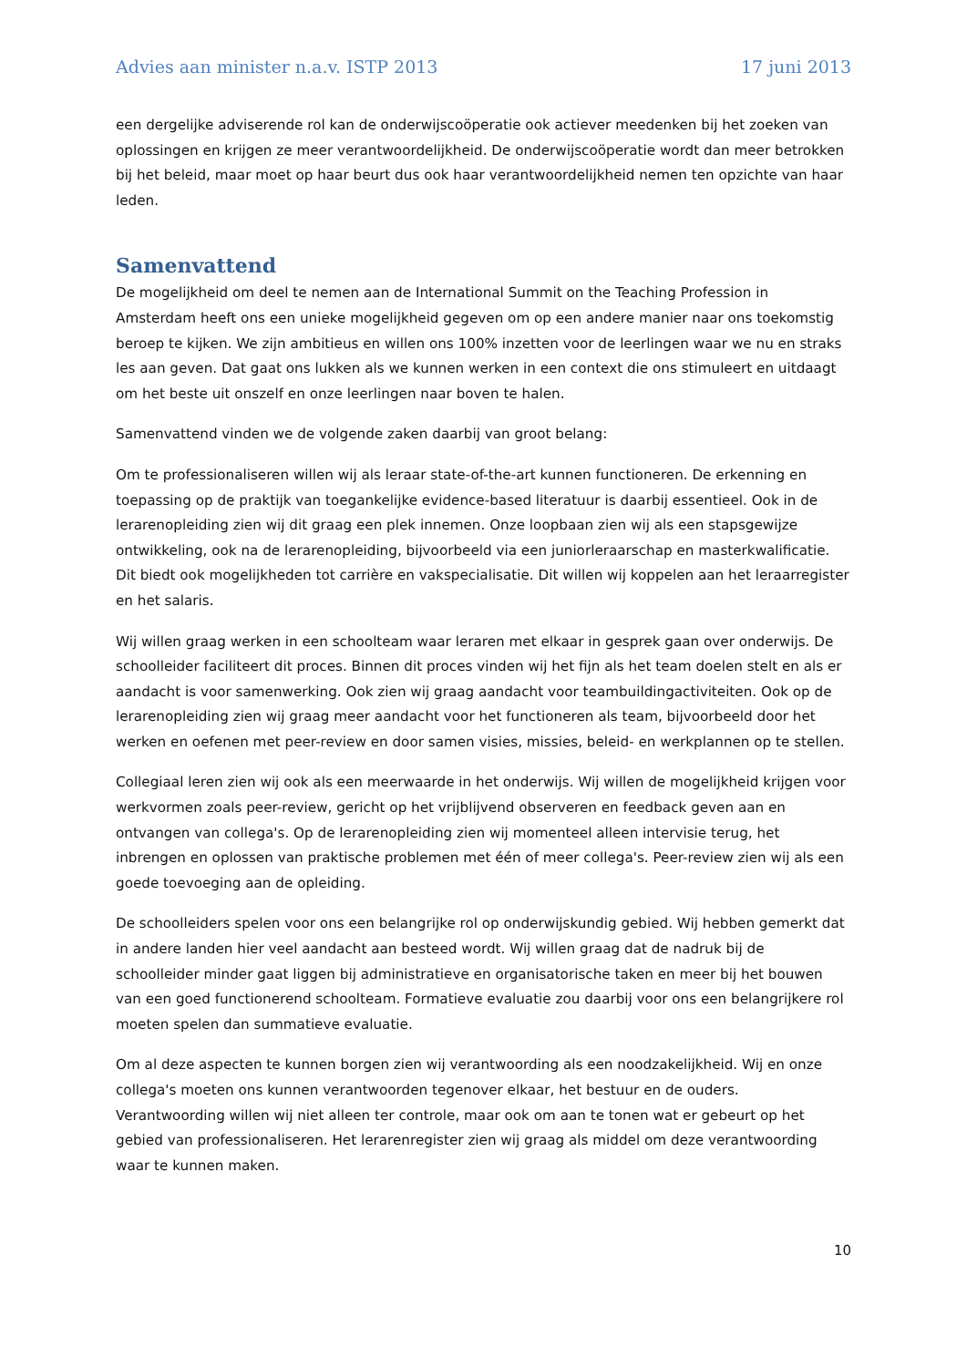Advies aan minister n.a.v. ISTP 2013 17 juni 2013
een dergelijke adviserende rol kan de onderwijscoöperatie ook actiever meedenken bij het zoeken van oplossingen en krijgen ze meer verantwoordelijkheid. De onderwijscoöperatie wordt dan meer betrokken bij het beleid, maar moet op haar beurt dus ook haar verantwoordelijkheid nemen ten opzichte van haar leden.
Samenvattend
De mogelijkheid om deel te nemen aan de International Summit on the Teaching Profession in Amsterdam heeft ons een unieke mogelijkheid gegeven om op een andere manier naar ons toekomstig beroep te kijken. We zijn ambitieus en willen ons 100% inzetten voor de leerlingen waar we nu en straks les aan geven. Dat gaat ons lukken als we kunnen werken in een context die ons stimuleert en uitdaagt om het beste uit onszelf en onze leerlingen naar boven te halen.
Samenvattend vinden we de volgende zaken daarbij van groot belang:
Om te professionaliseren willen wij als leraar state-of-the-art kunnen functioneren. De erkenning en toepassing op de praktijk van toegankelijke evidence-based literatuur is daarbij essentieel. Ook in de lerarenopleiding zien wij dit graag een plek innemen. Onze loopbaan zien wij als een stapsgewijze ontwikkeling, ook na de lerarenopleiding, bijvoorbeeld via een juniorleraarschap en masterkwalificatie. Dit biedt ook mogelijkheden tot carrière en vakspecialisatie. Dit willen wij koppelen aan het leraarregister en het salaris.
Wij willen graag werken in een schoolteam waar leraren met elkaar in gesprek gaan over onderwijs. De schoolleider faciliteert dit proces. Binnen dit proces vinden wij het fijn als het team doelen stelt en als er aandacht is voor samenwerking. Ook zien wij graag aandacht voor teambuildingactiviteiten. Ook op de lerarenopleiding zien wij graag meer aandacht voor het functioneren als team, bijvoorbeeld door het werken en oefenen met peer-review en door samen visies, missies, beleid- en werkplannen op te stellen.
Collegiaal leren zien wij ook als een meerwaarde in het onderwijs. Wij willen de mogelijkheid krijgen voor werkvormen zoals peer-review, gericht op het vrijblijvend observeren en feedback geven aan en ontvangen van collega's. Op de lerarenopleiding zien wij momenteel alleen intervisie terug, het inbrengen en oplossen van praktische problemen met één of meer collega's. Peer-review zien wij als een goede toevoeging aan de opleiding.
De schoolleiders spelen voor ons een belangrijke rol op onderwijskundig gebied. Wij hebben gemerkt dat in andere landen hier veel aandacht aan besteed wordt. Wij willen graag dat de nadruk bij de schoolleider minder gaat liggen bij administratieve en organisatorische taken en meer bij het bouwen van een goed functionerend schoolteam. Formatieve evaluatie zou daarbij voor ons een belangrijkere rol moeten spelen dan summatieve evaluatie.
Om al deze aspecten te kunnen borgen zien wij verantwoording als een noodzakelijkheid. Wij en onze collega's moeten ons kunnen verantwoorden tegenover elkaar, het bestuur en de ouders. Verantwoording willen wij niet alleen ter controle, maar ook om aan te tonen wat er gebeurt op het gebied van professionaliseren. Het lerarenregister zien wij graag als middel om deze verantwoording waar te kunnen maken.
10